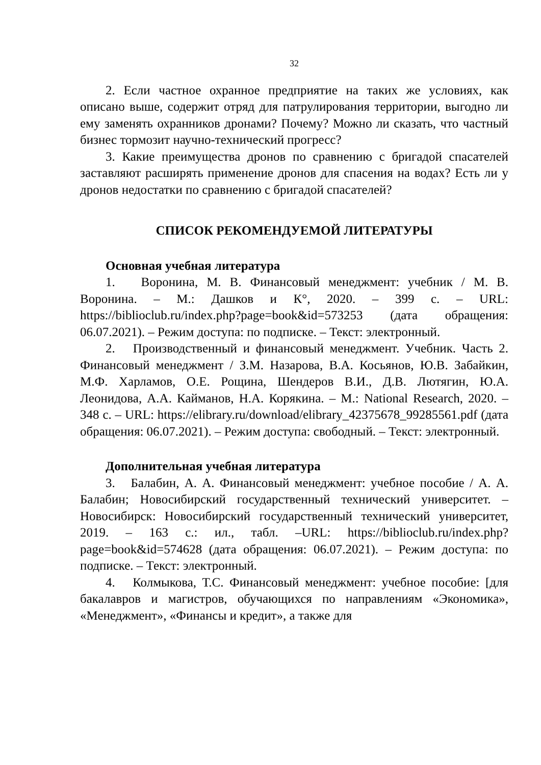32
2. Если частное охранное предприятие на таких же условиях, как описано выше, содержит отряд для патрулирования территории, выгодно ли ему заменять охранников дронами? Почему? Можно ли сказать, что частный бизнес тормозит научно-технический прогресс?
3. Какие преимущества дронов по сравнению с бригадой спасателей заставляют расширять применение дронов для спасения на водах? Есть ли у дронов недостатки по сравнению с бригадой спасателей?
СПИСОК РЕКОМЕНДУЕМОЙ ЛИТЕРАТУРЫ
Основная учебная литература
1. Воронина, М. В. Финансовый менеджмент: учебник / М. В. Воронина. – М.: Дашков и К°, 2020. – 399 с. – URL: https://biblioclub.ru/index.php?page=book&id=573253 (дата обращения: 06.07.2021). – Режим доступа: по подписке. – Текст: электронный.
2. Производственный и финансовый менеджмент. Учебник. Часть 2. Финансовый менеджмент / З.М. Назарова, В.А. Косьянов, Ю.В. Забайкин, М.Ф. Харламов, О.Е. Рощина, Шендеров В.И., Д.В. Лютягин, Ю.А. Леонидова, А.А. Кайманов, Н.А. Корякина. – М.: National Research, 2020. – 348 с. – URL: https://elibrary.ru/download/elibrary_42375678_99285561.pdf (дата обращения: 06.07.2021). – Режим доступа: свободный. – Текст: электронный.
Дополнительная учебная литература
3. Балабин, А. А. Финансовый менеджмент: учебное пособие / А. А. Балабин; Новосибирский государственный технический университет. – Новосибирск: Новосибирский государственный технический университет, 2019. – 163 с.: ил., табл. –URL: https://biblioclub.ru/index.php?page=book&id=574628 (дата обращения: 06.07.2021). – Режим доступа: по подписке. – Текст: электронный.
4. Колмыкова, Т.С. Финансовый менеджмент: учебное пособие: [для бакалавров и магистров, обучающихся по направлениям «Экономика», «Менеджмент», «Финансы и кредит», а также для